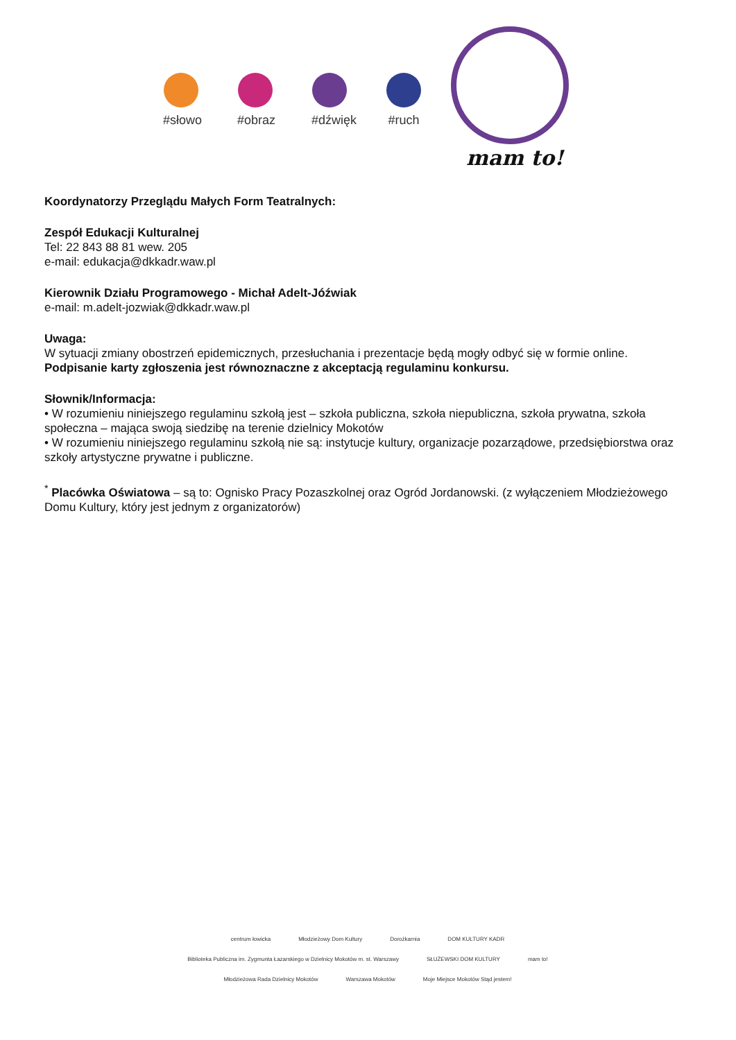#słowo
#obraz
#dźwięk
#ruch
mam to!
Koordynatorzy Przeglądu Małych Form Teatralnych:
Zespół Edukacji Kulturalnej
Tel: 22 843 88 81 wew. 205
e-mail: edukacja@dkkadr.waw.pl
Kierownik Działu Programowego - Michał Adelt-Jóźwiak
e-mail: m.adelt-jozwiak@dkkadr.waw.pl
Uwaga:
W sytuacji zmiany obostrzeń epidemicznych, przesłuchania i prezentacje będą mogły odbyć się w formie online.
Podpisanie karty zgłoszenia jest równoznaczne z akceptacją regulaminu konkursu.
Słownik/Informacja:
• W rozumieniu niniejszego regulaminu szkołą jest – szkoła publiczna, szkoła niepubliczna, szkoła prywatna, szkoła społeczna – mająca swoją siedzibę na terenie dzielnicy Mokotów
• W rozumieniu niniejszego regulaminu szkołą nie są: instytucje kultury, organizacje pozarządowe, przedsiębiorstwa oraz szkoły artystyczne prywatne i publiczne.
<sup>*</sup> Placówka Oświatowa – są to: Ognisko Pracy Pozaszkolnej oraz Ogród Jordanowski. (z wyłączeniem Młodzieżowego Domu Kultury, który jest jednym z organizatorów)
centrum łowicka Młodzieżowy Dom Kultury Dorożkarnia DOM KULTURY KADR Biblioteka Publiczna im. Zygmunta Łazarskiego w Dzielnicy Mokotów m. st. Warszawy SŁUŻEWSKI DOM KULTURY mam to! Młodzieżowa Rada Dzielnicy Mokotów Warszawa Mokotów Moje Miejsce Mokotów Stąd jestem!